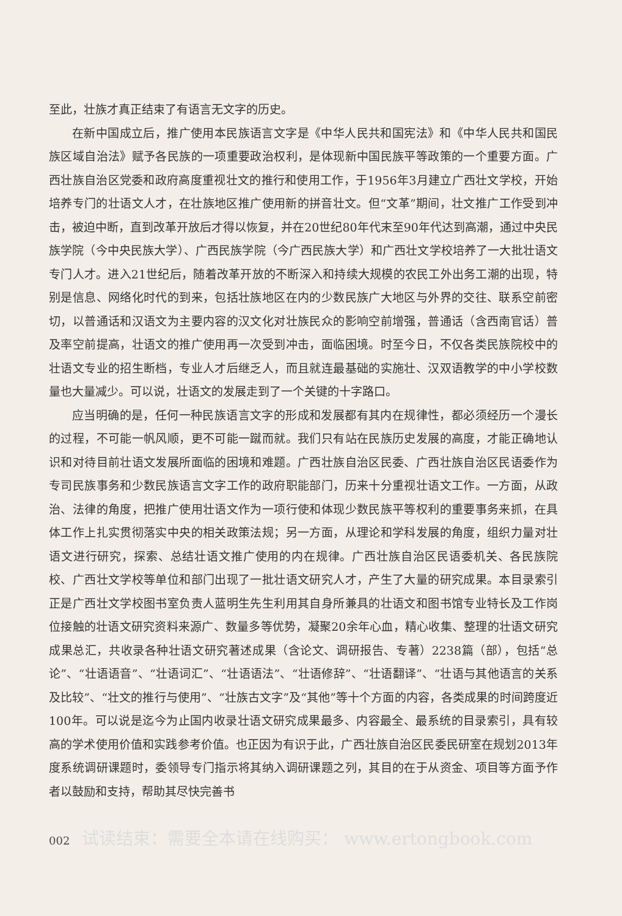至此，壮族才真正结束了有语言无文字的历史。
在新中国成立后，推广使用本民族语言文字是《中华人民共和国宪法》和《中华人民共和国民族区域自治法》赋予各民族的一项重要政治权利，是体现新中国民族平等政策的一个重要方面。广西壮族自治区党委和政府高度重视壮文的推行和使用工作，于1956年3月建立广西壮文学校，开始培养专门的壮语文人才，在壮族地区推广使用新的拼音壮文。但“文革”期间，壮文推广工作受到冲击，被迫中断，直到改革开放后才得以恢复，并在20世纪80年代末至90年代达到高潮，通过中央民族学院（今中央民族大学）、广西民族学院（今广西民族大学）和广西壮文学校培养了一大批壮语文专门人才。进入21世纪后，随着改革开放的不断深入和持续大规模的农民工外出务工潮的出现，特别是信息、网络化时代的到来，包括壮族地区在内的少数民族广大地区与外界的交往、联系空前密切，以普通话和汉语文为主要内容的汉文化对壮族民众的影响空前增强，普通话（含西南官话）普及率空前提高，壮语文的推广使用再一次受到冲击，面临困境。时至今日，不仅各类民族院校中的壮语文专业的招生断档，专业人才后继乏人，而且就连最基础的实施壮、汉双语教学的中小学校数量也大量减少。可以说，壮语文的发展走到了一个关键的十字路口。
应当明确的是，任何一种民族语言文字的形成和发展都有其内在规律性，都必须经历一个漫长的过程，不可能一帆风顺，更不可能一蹴而就。我们只有站在民族历史发展的高度，才能正确地认识和对待目前壮语文发展所面临的困境和难题。广西壮族自治区民委、广西壮族自治区民语委作为专司民族事务和少数民族语言文字工作的政府职能部门，历来十分重视壮语文工作。一方面，从政治、法律的角度，把推广使用壮语文作为一项行使和体现少数民族平等权利的重要事务来抓，在具体工作上扎实贯彻落实中央的相关政策法规；另一方面，从理论和学科发展的角度，组织力量对壮语文进行研究，探索、总结壮语文推广使用的内在规律。广西壮族自治区民语委机关、各民族院校、广西壮文学校等单位和部门出现了一批壮语文研究人才，产生了大量的研究成果。本目录索引正是广西壮文学校图书室负责人蓝明生先生利用其自身所兼具的壮语文和图书馆专业特长及工作岗位接触的壮语文研究资料来源广、数量多等优势，凝聚20余年心血，精心收集、整理的壮语文研究成果总汇，共收录各种壮语文研究著述成果（含论文、调研报告、专著）2238篇（部），包括“总论”、“壮语语音”、“壮语词汇”、“壮语语法”、“壮语修辞”、“壮语翻译”、“壮语与其他语言的关系及比较”、“壮文的推行与使用”、“壮族古文字”及“其他”等十个方面的内容，各类成果的时间跨度近100年。可以说是迄今为止国内收录壮语文研究成果最多、内容最全、最系统的目录索引，具有较高的学术使用价值和实践参考价值。也正因为有识于此，广西壮族自治区民委民研室在规划2013年度系统调研课题时，委领导专门指示将其纳入调研课题之列，其目的在于从资金、项目等方面予作者以鼓励和支持，帮助其尽快完善书
002 试读结束：需要全本请在线购买： www.ertongbook.com